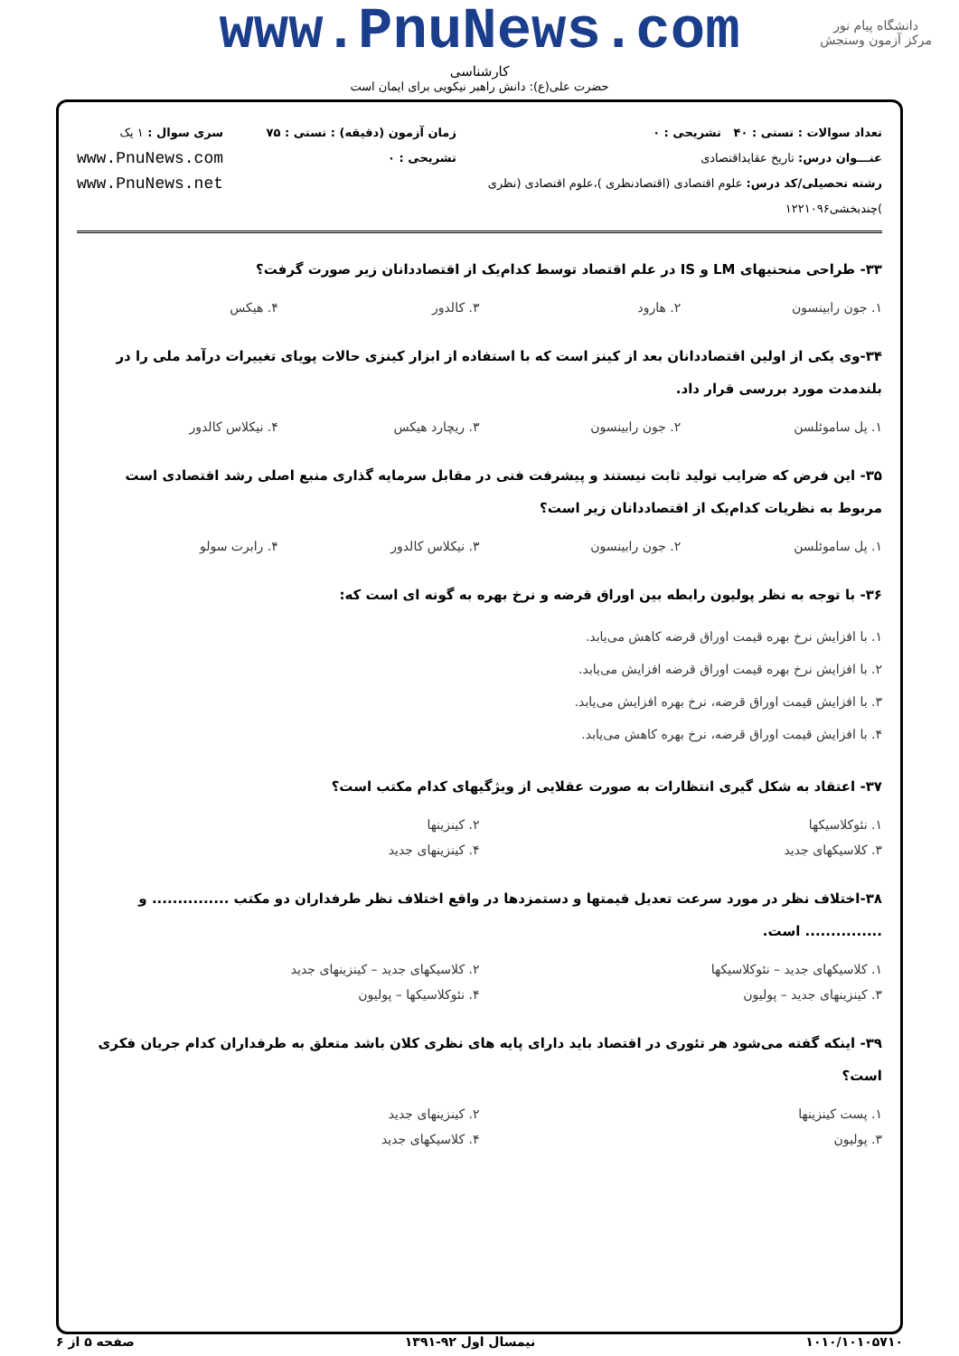دانشگاه پیام نور
مرکز آزمون وسنجش
www.PnuNews.com
کارشناسی
حضرت علی(ع): دانش راهبر نیکویی برای ایمان است
تعداد سوالات : تستی : ۴۰ تشریحی : ۰
عنـــوان درس: تاریخ عقایداقتصادی
رشته تحصیلی/کد درس: علوم اقتصادی (اقتصادنظری )،علوم اقتصادی (نظری )چندبخشی۱۲۲۱۰۹۶
زمان آزمون (دقیقه) : تستی : ۷۵ تشریحی : ۰
سری سوال : ۱ یک
www.PnuNews.com
www.PnuNews.net
۳۳- طراحی منحنیهای LM و IS در علم اقتصاد توسط کدام‌یک از اقتصاددانان زیر صورت گرفت؟
۱. جون رابینسون ۲. هارود ۳. کالدور ۴. هیکس
۳۴-وی یکی از اولین اقتصاددانان بعد از کینز است که با استفاده از ابزار کینزی حالات پویای تغییرات درآمد ملی را در بلندمدت مورد بررسی قرار داد.
۱. پل ساموئلسن ۲. جون رابینسون ۳. ریچارد هیکس ۴. نیکلاس کالدور
۳۵- این فرض که ضرایب تولید ثابت نیستند و پیشرفت فنی در مقابل سرمایه گذاری منبع اصلی رشد اقتصادی است مربوط به نظریات کدام‌یک از اقتصاددانان زیر است؟
۱. پل ساموئلسن ۲. جون رابینسون ۳. نیکلاس کالدور ۴. رابرت سولو
۳۶- با توجه به نظر پولیون رابطه بین اوراق قرضه و نرخ بهره به گونه ای است که:
۱. با افزایش نرخ بهره قیمت اوراق قرضه کاهش می‌یابد. ۲. با افزایش نرخ بهره قیمت اوراق قرضه افزایش می‌یابد. ۳. با افزایش قیمت اوراق قرضه، نرخ بهره افزایش می‌یابد. ۴. با افزایش قیمت اوراق قرضه، نرخ بهره کاهش می‌یابد.
۳۷- اعتقاد به شکل گیری انتظارات به صورت عقلایی از ویژگیهای کدام مکتب است؟
۱. نئوکلاسیکها ۲. کینزینها ۳. کلاسیکهای جدید ۴. کینزینهای جدید
۳۸-اختلاف نظر در مورد سرعت تعدیل قیمتها و دستمزدها در واقع اختلاف نظر طرفداران دو مکتب ............... و ............... است.
۱. کلاسیکهای جدید – نئوکلاسیکها ۲. کلاسیکهای جدید – کینزینهای جدید ۳. کینزینهای جدید – پولیون ۴. نئوکلاسیکها – پولیون
۳۹- اینکه گفته می‌شود هر تئوری در اقتصاد باید دارای پایه های نظری کلان باشد متعلق به طرفداران کدام جریان فکری است؟
۱. پست کینزینها ۲. کینزینهای جدید ۳. پولیون ۴. کلاسیکهای جدید
۱۰۱۰/۱۰۱۰۵۷۱۰ نیمسال اول ۹۲-۱۳۹۱ صفحه ۵ از ۶